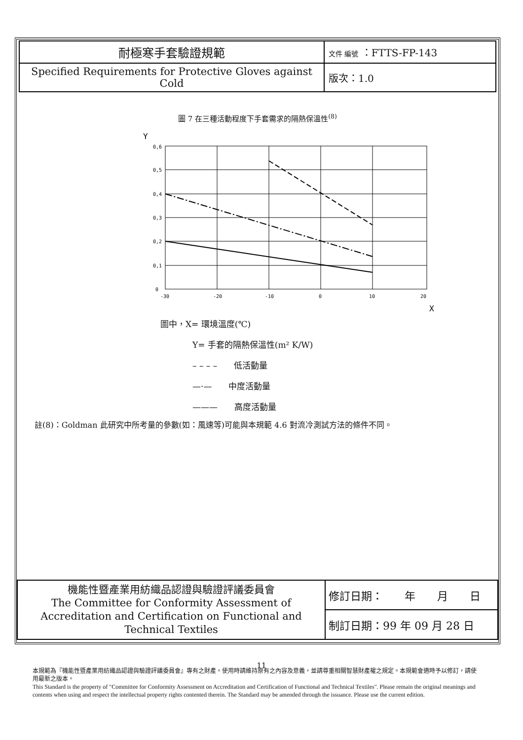| 耐極寒手套驗證規範 | 文件 編號 ：FTTS-FP-143 |
| Specified Requirements for Protective Gloves against Cold | 版次：1.0 |
圖 7 在三種活動程度下手套需求的隔熱保溫性<sup>(8)</sup>
Y
0,6
0,5
0,4
0,3
0,2
0,1
0
-30
-20
-10
0
10
20
X
圖中，X= 環境溫度(℃)
Y= 手套的隔熱保溫性(m² K/W)
– – – –　　低活動量
—·—　　中度活動量
———　　高度活動量
註(8)：Goldman 此研究中所考量的參數(如：風速等)可能與本規範 4.6 對流冷測試方法的條件不同。
| 機能性暨產業用紡織品認證與驗證評議委員會 The Committee for Conformity Assessment of Accreditation and Certification on Functional and Technical Textiles | 修訂日期： 年 月 日 |
| | 制訂日期：99 年 09 月 28 日 |
11
本規範為『機能性暨產業用紡織品認證與驗證評議委員會』專有之財產。使用時請維持原有之內容及意義，並請尊重相關智慧財產權之規定。本規範會適時予以修訂，請使用最新之版本。
This Standard is the property of "Committee for Conformity Assessment on Accreditation and Certification of Functional and Technical Textiles". Please remain the original meanings and contents when using and respect the intellectual property rights contented therein. The Standard may be amended through the issuance. Please use the current edition.